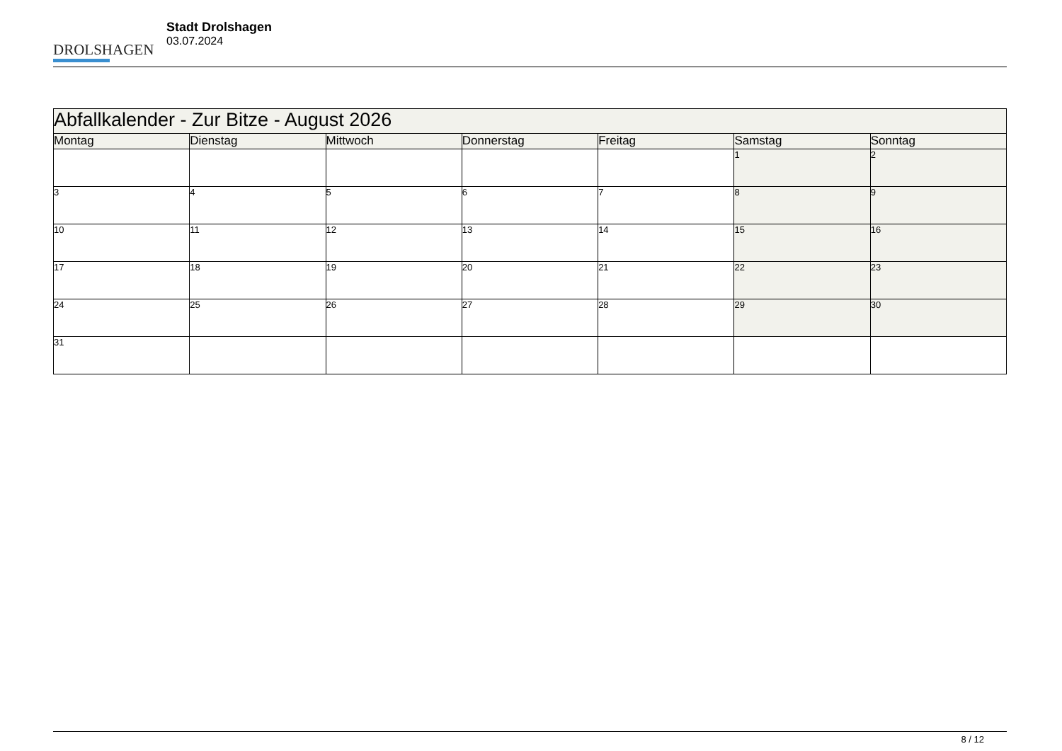DROLSHAGEN
Stadt Drolshagen
03.07.2024
| Abfallkalender - Zur Bitze - August 2026 | | | | | | |
| Montag | Dienstag | Mittwoch | Donnerstag | Freitag | Samstag | Sonntag |
| | | | | | 1 | 2 |
| 3 | 4 | 5 | 6 | 7 | 8 | 9 |
| 10 | 11 | 12 | 13 | 14 | 15 | 16 |
| 17 | 18 | 19 | 20 | 21 | 22 | 23 |
| 24 | 25 | 26 | 27 | 28 | 29 | 30 |
| 31 | | | | | | |
8 / 12